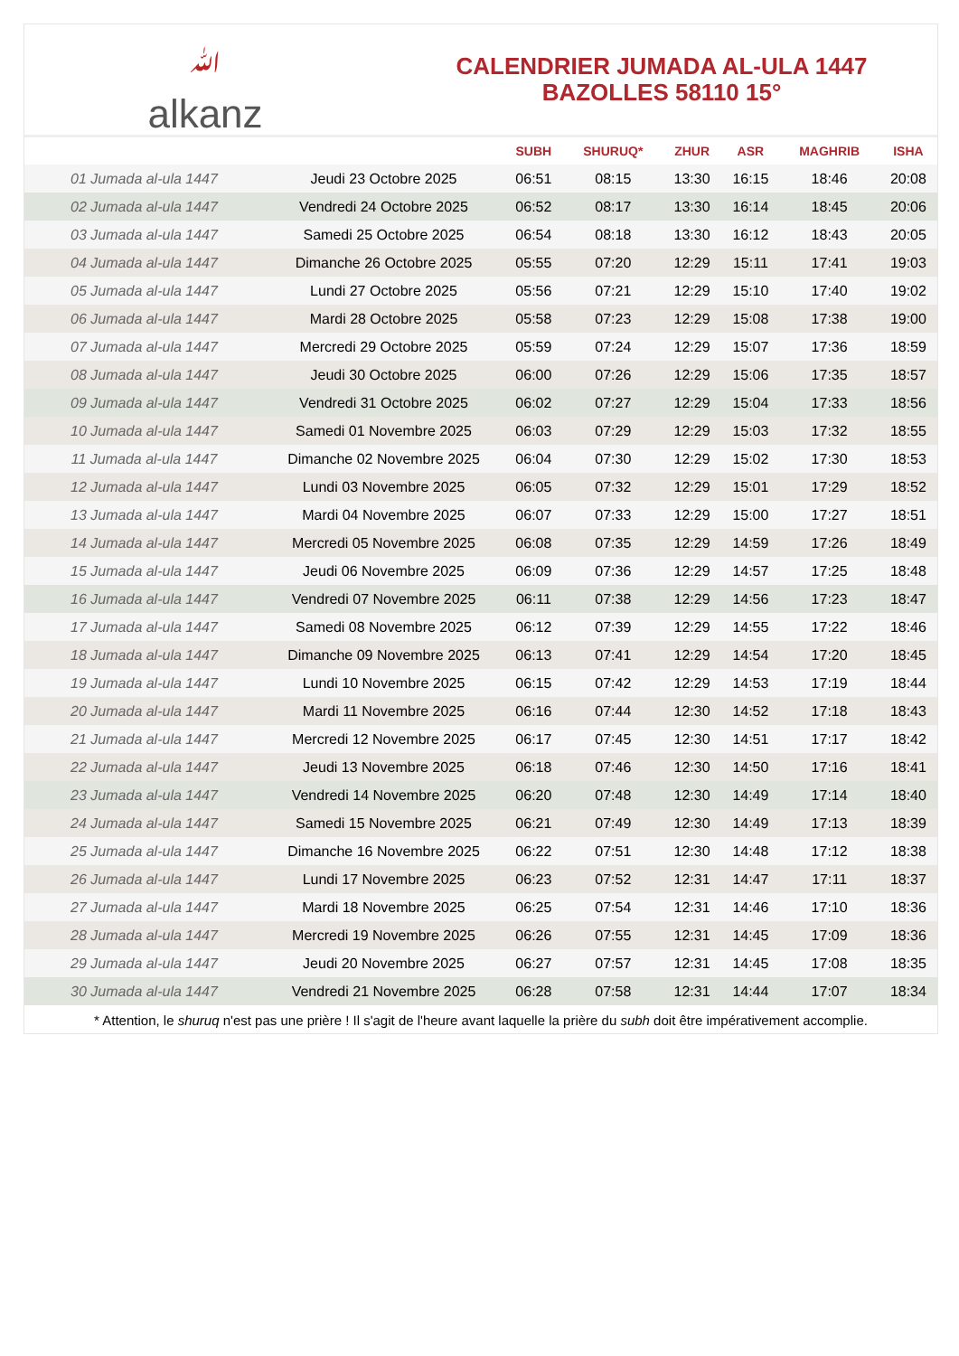ﷲalkanz
CALENDRIER JUMADA AL-ULA 1447
BAZOLLES 58110 15°
| | | SUBH | SHURUQ* | ZHUR | ASR | MAGHRIB | ISHA |
| --- | --- | --- | --- | --- | --- | --- | --- |
| 01 Jumada al-ula 1447 | Jeudi 23 Octobre 2025 | 06:51 | 08:15 | 13:30 | 16:15 | 18:46 | 20:08 |
| 02 Jumada al-ula 1447 | Vendredi 24 Octobre 2025 | 06:52 | 08:17 | 13:30 | 16:14 | 18:45 | 20:06 |
| 03 Jumada al-ula 1447 | Samedi 25 Octobre 2025 | 06:54 | 08:18 | 13:30 | 16:12 | 18:43 | 20:05 |
| 04 Jumada al-ula 1447 | Dimanche 26 Octobre 2025 | 05:55 | 07:20 | 12:29 | 15:11 | 17:41 | 19:03 |
| 05 Jumada al-ula 1447 | Lundi 27 Octobre 2025 | 05:56 | 07:21 | 12:29 | 15:10 | 17:40 | 19:02 |
| 06 Jumada al-ula 1447 | Mardi 28 Octobre 2025 | 05:58 | 07:23 | 12:29 | 15:08 | 17:38 | 19:00 |
| 07 Jumada al-ula 1447 | Mercredi 29 Octobre 2025 | 05:59 | 07:24 | 12:29 | 15:07 | 17:36 | 18:59 |
| 08 Jumada al-ula 1447 | Jeudi 30 Octobre 2025 | 06:00 | 07:26 | 12:29 | 15:06 | 17:35 | 18:57 |
| 09 Jumada al-ula 1447 | Vendredi 31 Octobre 2025 | 06:02 | 07:27 | 12:29 | 15:04 | 17:33 | 18:56 |
| 10 Jumada al-ula 1447 | Samedi 01 Novembre 2025 | 06:03 | 07:29 | 12:29 | 15:03 | 17:32 | 18:55 |
| 11 Jumada al-ula 1447 | Dimanche 02 Novembre 2025 | 06:04 | 07:30 | 12:29 | 15:02 | 17:30 | 18:53 |
| 12 Jumada al-ula 1447 | Lundi 03 Novembre 2025 | 06:05 | 07:32 | 12:29 | 15:01 | 17:29 | 18:52 |
| 13 Jumada al-ula 1447 | Mardi 04 Novembre 2025 | 06:07 | 07:33 | 12:29 | 15:00 | 17:27 | 18:51 |
| 14 Jumada al-ula 1447 | Mercredi 05 Novembre 2025 | 06:08 | 07:35 | 12:29 | 14:59 | 17:26 | 18:49 |
| 15 Jumada al-ula 1447 | Jeudi 06 Novembre 2025 | 06:09 | 07:36 | 12:29 | 14:57 | 17:25 | 18:48 |
| 16 Jumada al-ula 1447 | Vendredi 07 Novembre 2025 | 06:11 | 07:38 | 12:29 | 14:56 | 17:23 | 18:47 |
| 17 Jumada al-ula 1447 | Samedi 08 Novembre 2025 | 06:12 | 07:39 | 12:29 | 14:55 | 17:22 | 18:46 |
| 18 Jumada al-ula 1447 | Dimanche 09 Novembre 2025 | 06:13 | 07:41 | 12:29 | 14:54 | 17:20 | 18:45 |
| 19 Jumada al-ula 1447 | Lundi 10 Novembre 2025 | 06:15 | 07:42 | 12:29 | 14:53 | 17:19 | 18:44 |
| 20 Jumada al-ula 1447 | Mardi 11 Novembre 2025 | 06:16 | 07:44 | 12:30 | 14:52 | 17:18 | 18:43 |
| 21 Jumada al-ula 1447 | Mercredi 12 Novembre 2025 | 06:17 | 07:45 | 12:30 | 14:51 | 17:17 | 18:42 |
| 22 Jumada al-ula 1447 | Jeudi 13 Novembre 2025 | 06:18 | 07:46 | 12:30 | 14:50 | 17:16 | 18:41 |
| 23 Jumada al-ula 1447 | Vendredi 14 Novembre 2025 | 06:20 | 07:48 | 12:30 | 14:49 | 17:14 | 18:40 |
| 24 Jumada al-ula 1447 | Samedi 15 Novembre 2025 | 06:21 | 07:49 | 12:30 | 14:49 | 17:13 | 18:39 |
| 25 Jumada al-ula 1447 | Dimanche 16 Novembre 2025 | 06:22 | 07:51 | 12:30 | 14:48 | 17:12 | 18:38 |
| 26 Jumada al-ula 1447 | Lundi 17 Novembre 2025 | 06:23 | 07:52 | 12:31 | 14:47 | 17:11 | 18:37 |
| 27 Jumada al-ula 1447 | Mardi 18 Novembre 2025 | 06:25 | 07:54 | 12:31 | 14:46 | 17:10 | 18:36 |
| 28 Jumada al-ula 1447 | Mercredi 19 Novembre 2025 | 06:26 | 07:55 | 12:31 | 14:45 | 17:09 | 18:36 |
| 29 Jumada al-ula 1447 | Jeudi 20 Novembre 2025 | 06:27 | 07:57 | 12:31 | 14:45 | 17:08 | 18:35 |
| 30 Jumada al-ula 1447 | Vendredi 21 Novembre 2025 | 06:28 | 07:58 | 12:31 | 14:44 | 17:07 | 18:34 |
* Attention, le shuruq n'est pas une prière ! Il s'agit de l'heure avant laquelle la prière du subh doit être impérativement accomplie.